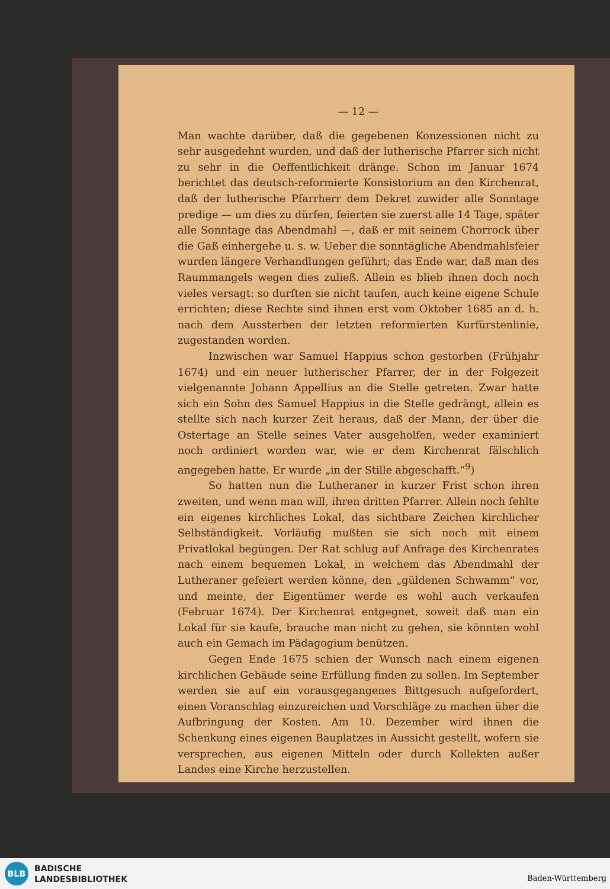— 12 —
Man wachte darüber, daß die gegebenen Konzessionen nicht zu sehr ausgedehnt wurden, und daß der lutherische Pfarrer sich nicht zu sehr in die Oeffentlichkeit dränge. Schon im Januar 1674 berichtet das deutsch-reformierte Konsistorium an den Kirchenrat, daß der lutherische Pfarrherr dem Dekret zuwider alle Sonntage predige — um dies zu dürfen, feierten sie zuerst alle 14 Tage, später alle Sonntage das Abendmahl —, daß er mit seinem Chorrock über die Gaß einhergehe u. s. w. Ueber die sonntägliche Abendmahlsfeier wurden längere Verhandlungen geführt; das Ende war, daß man des Raummangels wegen dies zuließ. Allein es blieb ihnen doch noch vieles versagt: so durften sie nicht taufen, auch keine eigene Schule errichten; diese Rechte sind ihnen erst vom Oktober 1685 an d. h. nach dem Aussterben der letzten reformierten Kurfürstenlinie, zugestanden worden.
Inzwischen war Samuel Happius schon gestorben (Frühjahr 1674) und ein neuer lutherischer Pfarrer, der in der Folgezeit vielgenannte Johann Appellius an die Stelle getreten. Zwar hatte sich ein Sohn des Samuel Happius in die Stelle gedrängt, allein es stellte sich nach kurzer Zeit heraus, daß der Mann, der über die Ostertage an Stelle seines Vater ausgeholfen, weder examiniert noch ordiniert worden war, wie er dem Kirchenrat fälschlich angegeben hatte. Er wurde „in der Stille abgeschafft.“<sup>9</sup>)
So hatten nun die Lutheraner in kurzer Frist schon ihren zweiten, und wenn man will, ihren dritten Pfarrer. Allein noch fehlte ein eigenes kirchliches Lokal, das sichtbare Zeichen kirchlicher Selbständigkeit. Vorläufig mußten sie sich noch mit einem Privatlokal begüngen. Der Rat schlug auf Anfrage des Kirchenrates nach einem bequemen Lokal, in welchem das Abendmahl der Lutheraner gefeiert werden könne, den „güldenen Schwamm“ vor, und meinte, der Eigentümer werde es wohl auch verkaufen (Februar 1674). Der Kirchenrat entgegnet, soweit daß man ein Lokal für sie kaufe, brauche man nicht zu gehen, sie könnten wohl auch ein Gemach im Pädagogium benützen.
Gegen Ende 1675 schien der Wunsch nach einem eigenen kirchlichen Gebäude seine Erfüllung finden zu sollen. Im September werden sie auf ein vorausgegangenes Bittgesuch aufgefordert, einen Voranschlag einzureichen und Vorschläge zu machen über die Aufbringung der Kosten. Am 10. Dezember wird ihnen die Schenkung eines eigenen Bauplatzes in Aussicht gestellt, wofern sie versprechen, aus eigenen Mitteln oder durch Kollekten außer Landes eine Kirche herzustellen.
BLB
BADISCHE
LANDESBIBLIOTHEK
Baden-Württemberg